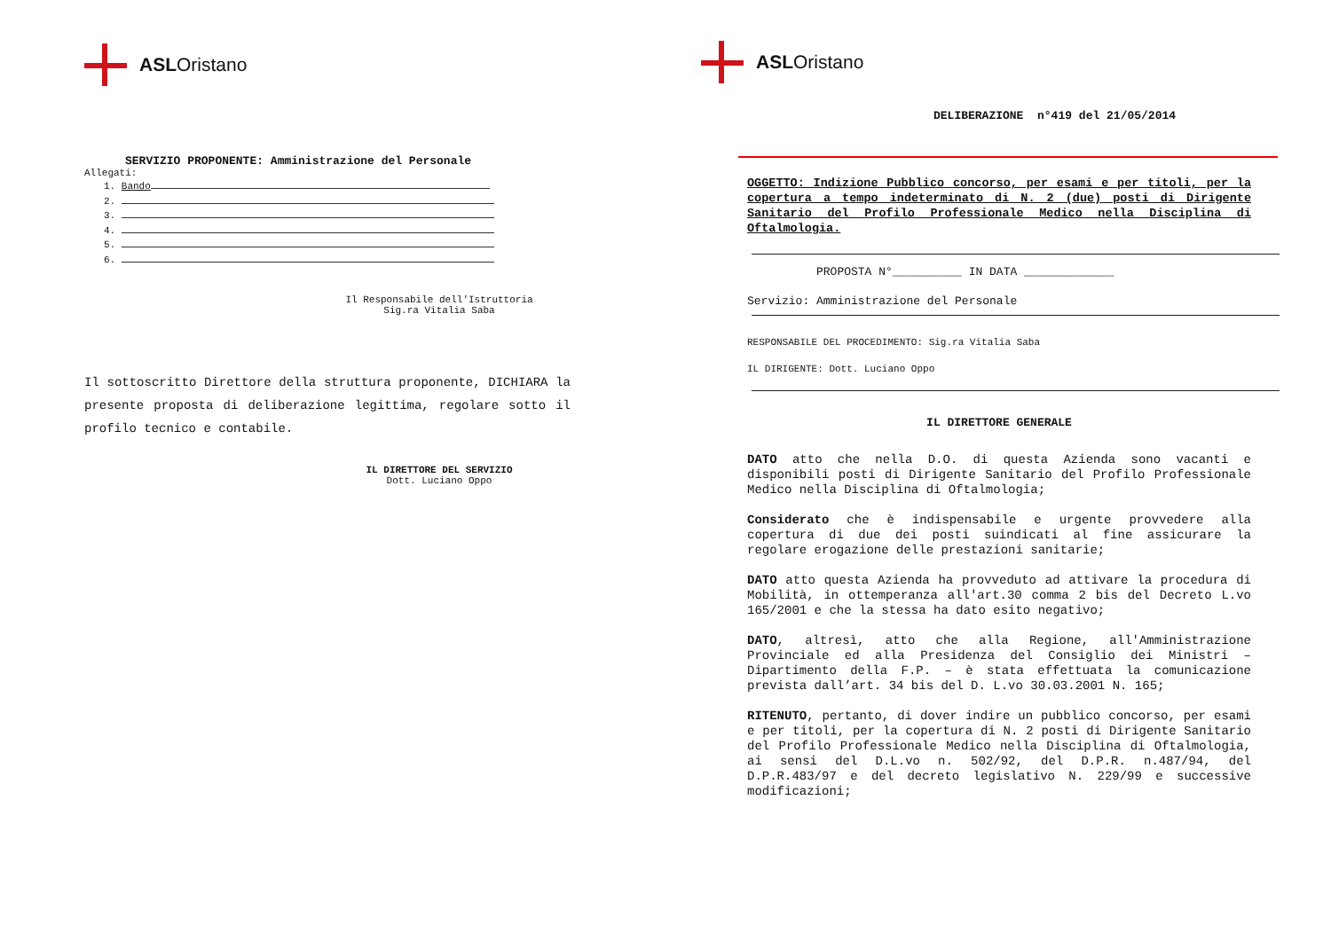ASL Oristano
SERVIZIO PROPONENTE: Amministrazione del Personale
Allegati:
1. Bando
2.
3.
4.
5.
6.
Il Responsabile dell'Istruttoria
Sig.ra Vitalia Saba
Il sottoscritto Direttore della struttura proponente, DICHIARA la presente proposta di deliberazione legittima, regolare sotto il profilo tecnico e contabile.
IL DIRETTORE DEL SERVIZIO
Dott. Luciano Oppo
ASL Oristano
DELIBERAZIONE n°419 del 21/05/2014
OGGETTO: Indizione Pubblico concorso, per esami e per titoli, per la copertura a tempo indeterminato di N. 2 (due) posti di Dirigente Sanitario del Profilo Professionale Medico nella Disciplina di Oftalmologia.
PROPOSTA N°__________ IN DATA _____________
Servizio: Amministrazione del Personale
RESPONSABILE DEL PROCEDIMENTO: Sig.ra Vitalia Saba
IL DIRIGENTE: Dott. Luciano Oppo
IL DIRETTORE GENERALE
DATO atto che nella D.O. di questa Azienda sono vacanti e disponibili posti di Dirigente Sanitario del Profilo Professionale Medico nella Disciplina di Oftalmologia;
Considerato che è indispensabile e urgente provvedere alla copertura di due dei posti suindicati al fine assicurare la regolare erogazione delle prestazioni sanitarie;
DATO atto questa Azienda ha provveduto ad attivare la procedura di Mobilità, in ottemperanza all'art.30 comma 2 bis del Decreto L.vo 165/2001 e che la stessa ha dato esito negativo;
DATO, altresì, atto che alla Regione, all'Amministrazione Provinciale ed alla Presidenza del Consiglio dei Ministri – Dipartimento della F.P. – è stata effettuata la comunicazione prevista dall’art. 34 bis del D. L.vo 30.03.2001 N. 165;
RITENUTO, pertanto, di dover indire un pubblico concorso, per esami e per titoli, per la copertura di N. 2 posti di Dirigente Sanitario del Profilo Professionale Medico nella Disciplina di Oftalmologia, ai sensi del D.L.vo n. 502/92, del D.P.R. n.487/94, del D.P.R.483/97 e del decreto legislativo N. 229/99 e successive modificazioni;